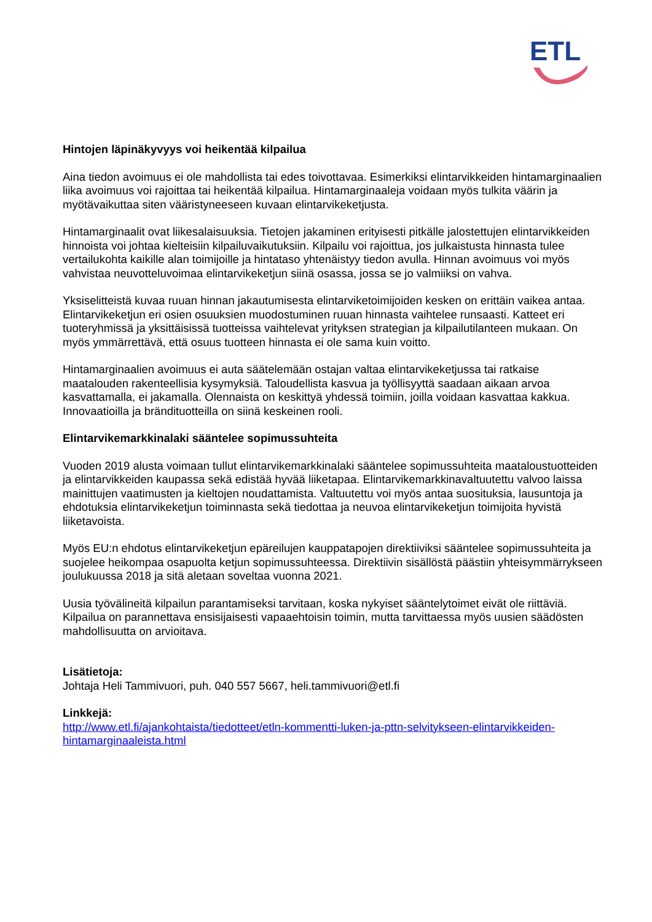ETL
Hintojen läpinäkyvyys voi heikentää kilpailua
Aina tiedon avoimuus ei ole mahdollista tai edes toivottavaa. Esimerkiksi elintarvikkeiden hintamarginaalien liika avoimuus voi rajoittaa tai heikentää kilpailua. Hintamarginaaleja voidaan myös tulkita väärin ja myötävaikuttaa siten vääristyneeseen kuvaan elintarvikeketjusta.
Hintamarginaalit ovat liikesalaisuuksia. Tietojen jakaminen erityisesti pitkälle jalostettujen elintarvikkeiden hinnoista voi johtaa kielteisiin kilpailuvaikutuksiin. Kilpailu voi rajoittua, jos julkaistusta hinnasta tulee vertailukohta kaikille alan toimijoille ja hintataso yhtenäistyy tiedon avulla. Hinnan avoimuus voi myös vahvistaa neuvotteluvoimaa elintarvikeketjun siinä osassa, jossa se jo valmiiksi on vahva.
Yksiselitteistä kuvaa ruuan hinnan jakautumisesta elintarviketoimijoiden kesken on erittäin vaikea antaa. Elintarvikeketjun eri osien osuuksien muodostuminen ruuan hinnasta vaihtelee runsaasti. Katteet eri tuoteryhmissä ja yksittäisissä tuotteissa vaihtelevat yrityksen strategian ja kilpailutilanteen mukaan. On myös ymmärrettävä, että osuus tuotteen hinnasta ei ole sama kuin voitto.
Hintamarginaalien avoimuus ei auta säätelemään ostajan valtaa elintarvikeketjussa tai ratkaise maatalouden rakenteellisia kysymyksiä. Taloudellista kasvua ja työllisyyttä saadaan aikaan arvoa kasvattamalla, ei jakamalla. Olennaista on keskittyä yhdessä toimiin, joilla voidaan kasvattaa kakkua. Innovaatioilla ja brändituotteilla on siinä keskeinen rooli.
Elintarvikemarkkinalaki sääntelee sopimussuhteita
Vuoden 2019 alusta voimaan tullut elintarvikemarkkinalaki sääntelee sopimussuhteita maataloustuotteiden ja elintarvikkeiden kaupassa sekä edistää hyvää liiketapaa. Elintarvikemarkkinavaltuutettu valvoo laissa mainittujen vaatimusten ja kieltojen noudattamista. Valtuutettu voi myös antaa suosituksia, lausuntoja ja ehdotuksia elintarvikeketjun toiminnasta sekä tiedottaa ja neuvoa elintarvikeketjun toimijoita hyvistä liiketavoista.
Myös EU:n ehdotus elintarvikeketjun epäreilujen kauppatapojen direktiiviksi sääntelee sopimussuhteita ja suojelee heikompaa osapuolta ketjun sopimussuhteessa. Direktiivin sisällöstä päästiin yhteisymmärrykseen joulukuussa 2018 ja sitä aletaan soveltaa vuonna 2021.
Uusia työvälineitä kilpailun parantamiseksi tarvitaan, koska nykyiset sääntelytoimet eivät ole riittäviä. Kilpailua on parannettava ensisijaisesti vapaaehtoisin toimin, mutta tarvittaessa myös uusien säädösten mahdollisuutta on arvioitava.
Lisätietoja:
Johtaja Heli Tammivuori, puh. 040 557 5667, heli.tammivuori@etl.fi
Linkkejä:
http://www.etl.fi/ajankohtaista/tiedotteet/etln-kommentti-luken-ja-pttn-selvitykseen-elintarvikkeiden-hintamarginaaleista.html